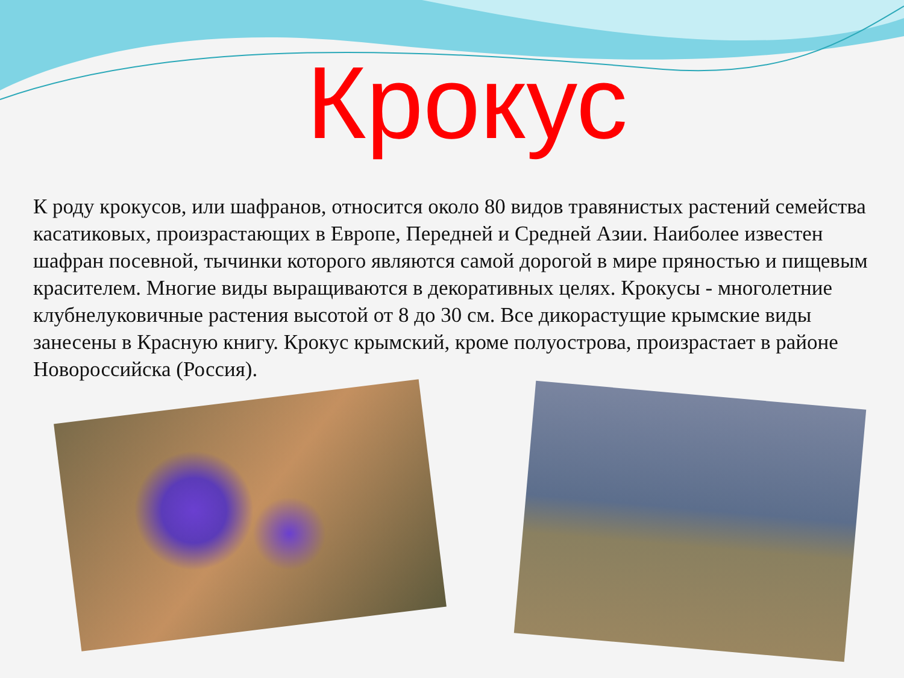Крокус
К роду крокусов, или шафранов, относится около 80 видов травянистых растений семейства касатиковых, произрастающих в Европе, Передней и Средней Азии. Наиболее известен шафран посевной, тычинки которого являются самой дорогой в мире пряностью и пищевым красителем. Многие виды выращиваются в декоративных целях. Крокусы - многолетние клубнелуковичные растения высотой от 8 до 30 см. Все дикорастущие крымские виды занесены в Красную книгу. Крокус крымский, кроме полуострова, произрастает в районе Новороссийска (Россия).